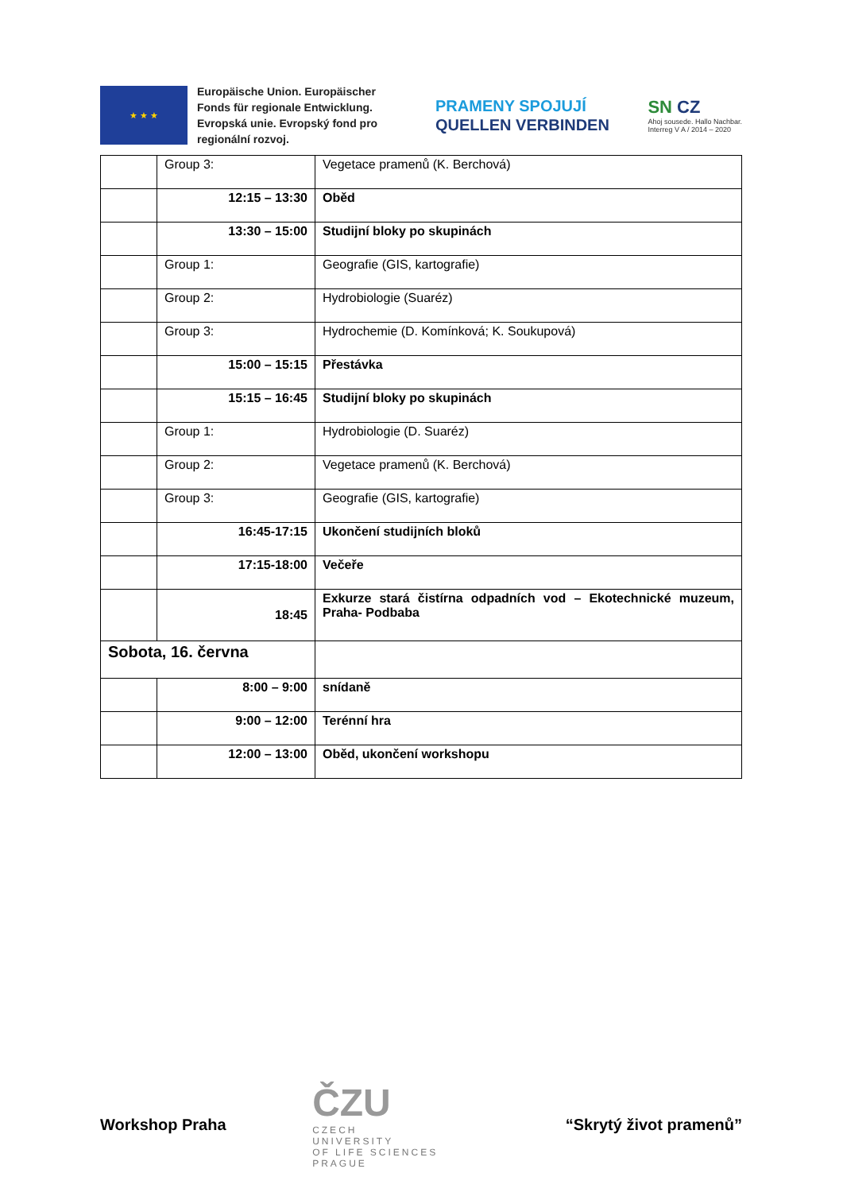★ ★ ★
Europäische Union. Europäischer Fonds für regionale Entwicklung. Evropská unie. Evropský fond pro regionální rozvoj.
PRAMENY SPOJUJÍ
QUELLEN VERBINDEN
SN CZ
Ahoj sousede. Hallo Nachbar.
Interreg V A / 2014 – 2020
| | Group 3: | Vegetace pramenů (K. Berchová) |
| | 12:15 – 13:30 | Oběd |
| | 13:30 – 15:00 | Studijní bloky po skupinách |
| | Group 1: | Geografie (GIS, kartografie) |
| | Group 2: | Hydrobiologie (Suaréz) |
| | Group 3: | Hydrochemie (D. Komínková; K. Soukupová) |
| | 15:00 – 15:15 | Přestávka |
| | 15:15 – 16:45 | Studijní bloky po skupinách |
| | Group 1: | Hydrobiologie (D. Suaréz) |
| | Group 2: | Vegetace pramenů (K. Berchová) |
| | Group 3: | Geografie (GIS, kartografie) |
| | 16:45-17:15 | Ukončení studijních bloků |
| | 17:15-18:00 | Večeře |
| | 18:45 | Exkurze stará čistírna odpadních vod – Ekotechnické muzeum, Praha- Podbaba |
| Sobota, 16. června | | |
| | 8:00 – 9:00 | snídaně |
| | 9:00 – 12:00 | Terénní hra |
| | 12:00 – 13:00 | Oběd, ukončení workshopu |
Workshop Praha
ČZU
CZECH
UNIVERSITY
OF LIFE SCIENCES PRAGUE
“Skrytý život pramenů”